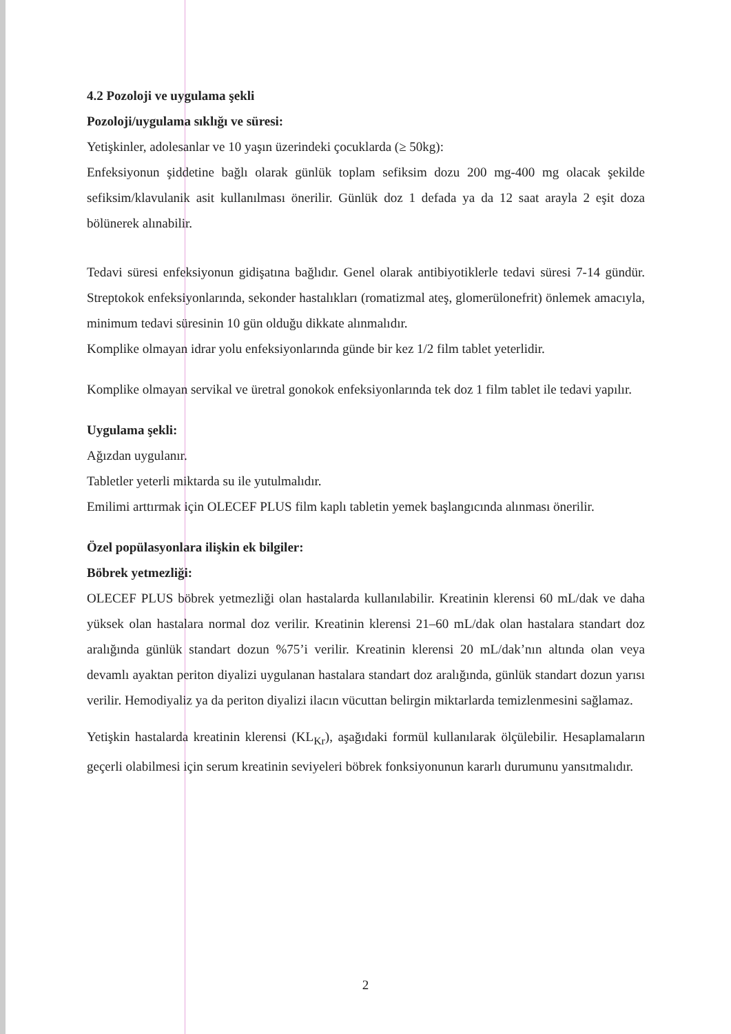4.2 Pozoloji ve uygulama şekli
Pozoloji/uygulama sıklığı ve süresi:
Yetişkinler, adolesanlar ve 10 yaşın üzerindeki çocuklarda (≥ 50kg):
Enfeksiyonun şiddetine bağlı olarak günlük toplam sefiksim dozu 200 mg-400 mg olacak şekilde sefiksim/klavulanik asit kullanılması önerilir. Günlük doz 1 defada ya da 12 saat arayla 2 eşit doza bölünerek alınabilir.
Tedavi süresi enfeksiyonun gidişatına bağlıdır. Genel olarak antibiyotiklerle tedavi süresi 7-14 gündür. Streptokok enfeksiyonlarında, sekonder hastalıkları (romatizmal ateş, glomerülonefrit) önlemek amacıyla, minimum tedavi süresinin 10 gün olduğu dikkate alınmalıdır.
Komplike olmayan idrar yolu enfeksiyonlarında günde bir kez 1/2 film tablet yeterlidir.
Komplike olmayan servikal ve üretral gonokok enfeksiyonlarında tek doz 1 film tablet ile tedavi yapılır.
Uygulama şekli:
Ağızdan uygulanır.
Tabletler yeterli miktarda su ile yutulmalıdır.
Emilimi arttırmak için OLECEF PLUS film kaplı tabletin yemek başlangıcında alınması önerilir.
Özel popülasyonlara ilişkin ek bilgiler:
Böbrek yetmezliği:
OLECEF PLUS böbrek yetmezliği olan hastalarda kullanılabilir. Kreatinin klerensi 60 mL/dak ve daha yüksek olan hastalara normal doz verilir. Kreatinin klerensi 21–60 mL/dak olan hastalara standart doz aralığında günlük standart dozun %75’i verilir. Kreatinin klerensi 20 mL/dak’nın altında olan veya devamlı ayaktan periton diyalizi uygulanan hastalara standart doz aralığında, günlük standart dozun yarısı verilir. Hemodiyaliz ya da periton diyalizi ilacın vücuttan belirgin miktarlarda temizlenmesini sağlamaz.
Yetişkin hastalarda kreatinin klerensi (KL<sub>Kr</sub>), aşağıdaki formül kullanılarak ölçülebilir. Hesaplamaların geçerli olabilmesi için serum kreatinin seviyeleri böbrek fonksiyonunun kararlı durumunu yansıtmalıdır.
2